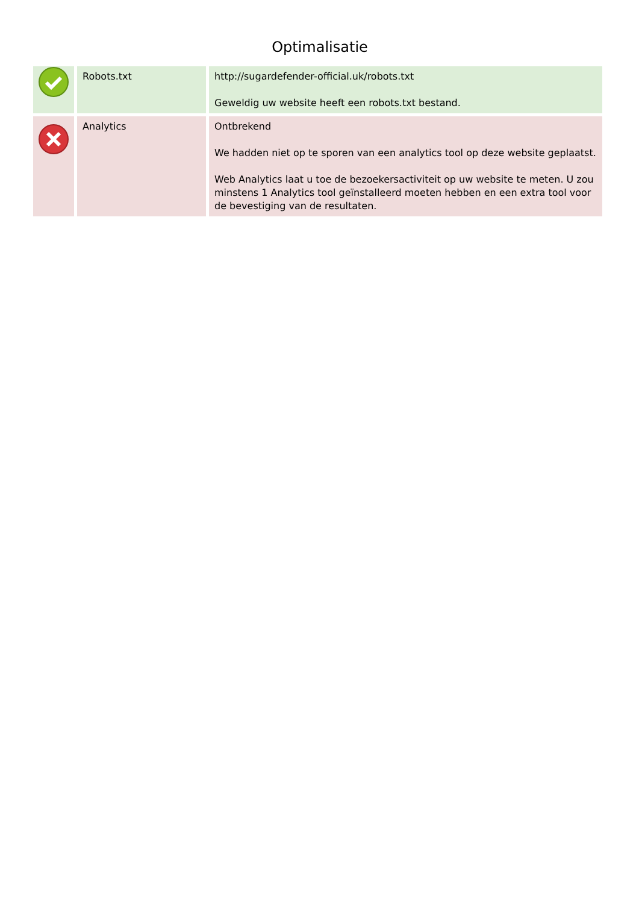Optimalisatie
| | Robots.txt | http://sugardefender-official.uk/robots.txt Geweldig uw website heeft een robots.txt bestand. |
| | Analytics | Ontbrekend We hadden niet op te sporen van een analytics tool op deze website geplaatst. Web Analytics laat u toe de bezoekersactiviteit op uw website te meten. U zou minstens 1 Analytics tool geïnstalleerd moeten hebben en een extra tool voor de bevestiging van de resultaten. |